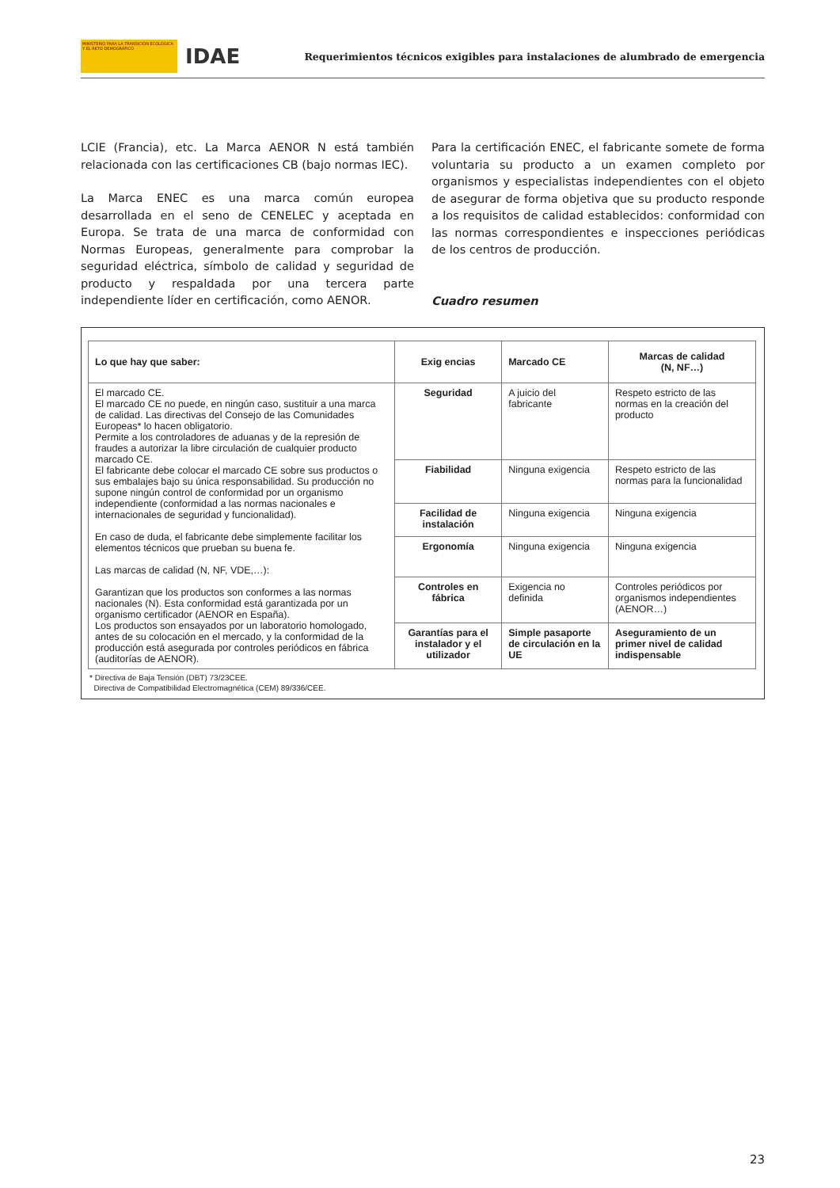MINISTERIO PARA LA TRANSICIÓN ECOLÓGICA Y EL RETO DEMOGRÁFICO
IDAE
Requerimientos técnicos exigibles para instalaciones de alumbrado de emergencia
LCIE (Francia), etc. La Marca AENOR N está también relacionada con las certificaciones CB (bajo normas IEC).
La Marca ENEC es una marca común europea desarrollada en el seno de CENELEC y aceptada en Europa. Se trata de una marca de conformidad con Normas Europeas, generalmente para comprobar la seguridad eléctrica, símbolo de calidad y seguridad de producto y respaldada por una tercera parte independiente líder en certificación, como AENOR.
Para la certificación ENEC, el fabricante somete de forma voluntaria su producto a un examen completo por organismos y especialistas independientes con el objeto de asegurar de forma objetiva que su producto responde a los requisitos de calidad establecidos: conformidad con las normas correspondientes e inspecciones periódicas de los centros de producción.
Cuadro resumen
| Lo que hay que saber: | Exig encias | Marcado CE | Marcas de calidad (N, NF…) |
| --- | --- | --- | --- |
| El marcado CE. El marcado CE no puede, en ningún caso, sustituir a una marca de calidad. Las directivas del Consejo de las Comunidades Europeas* lo hacen obligatorio. Permite a los controladores de aduanas y de la represión de fraudes a autorizar la libre circulación de cualquier producto marcado CE. El fabricante debe colocar el marcado CE sobre sus productos o sus embalajes bajo su única responsabilidad. Su producción no supone ningún control de conformidad por un organismo independiente (conformidad a las normas nacionales e internacionales de seguridad y funcionalidad). En caso de duda, el fabricante debe simplemente facilitar los elementos técnicos que prueban su buena fe. Las marcas de calidad (N, NF, VDE,…): Garantizan que los productos son conformes a las normas nacionales (N). Esta conformidad está garantizada por un organismo certificador (AENOR en España). Los productos son ensayados por un laboratorio homologado, antes de su colocación en el mercado, y la conformidad de la producción está asegurada por controles periódicos en fábrica (auditorías de AENOR). | Seguridad | A juicio del fabricante | Respeto estricto de las normas en la creación del producto |
| | Fiabilidad | Ninguna exigencia | Respeto estricto de las normas para la funcionalidad |
| | Facilidad de instalación | Ninguna exigencia | Ninguna exigencia |
| | Ergonomía | Ninguna exigencia | Ninguna exigencia |
| | Controles en fábrica | Exigencia no definida | Controles periódicos por organismos independientes (AENOR…) |
| | Garantías para el instalador y el utilizador | Simple pasaporte de circulación en la UE | Aseguramiento de un primer nivel de calidad indispensable |
* Directiva de Baja Tensión (DBT) 73/23CEE.
Directiva de Compatibilidad Electromagnética (CEM) 89/336/CEE.
23